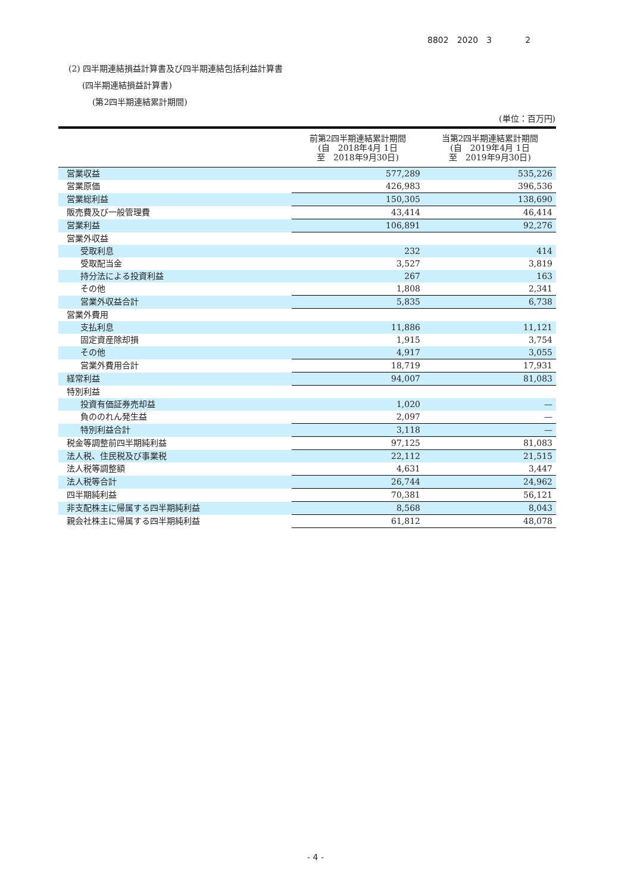8802　2020　3　　　　2
(2) 四半期連結損益計算書及び四半期連結包括利益計算書
(四半期連結損益計算書)
(第2四半期連結累計期間)
(単位：百万円)
| | 前第2四半期連結累計期間 (自 2018年4月 1日 至 2018年9月30日) | 当第2四半期連結累計期間 (自 2019年4月 1日 至 2019年9月30日) |
| --- | --- | --- |
| 営業収益 | 577,289 | 535,226 |
| 営業原価 | 426,983 | 396,536 |
| 営業総利益 | 150,305 | 138,690 |
| 販売費及び一般管理費 | 43,414 | 46,414 |
| 営業利益 | 106,891 | 92,276 |
| 営業外収益 | | |
| 受取利息 | 232 | 414 |
| 受取配当金 | 3,527 | 3,819 |
| 持分法による投資利益 | 267 | 163 |
| その他 | 1,808 | 2,341 |
| 営業外収益合計 | 5,835 | 6,738 |
| 営業外費用 | | |
| 支払利息 | 11,886 | 11,121 |
| 固定資産除却損 | 1,915 | 3,754 |
| その他 | 4,917 | 3,055 |
| 営業外費用合計 | 18,719 | 17,931 |
| 経常利益 | 94,007 | 81,083 |
| 特別利益 | | |
| 投資有価証券売却益 | 1,020 | — |
| 負ののれん発生益 | 2,097 | — |
| 特別利益合計 | 3,118 | — |
| 税金等調整前四半期純利益 | 97,125 | 81,083 |
| 法人税、住民税及び事業税 | 22,112 | 21,515 |
| 法人税等調整額 | 4,631 | 3,447 |
| 法人税等合計 | 26,744 | 24,962 |
| 四半期純利益 | 70,381 | 56,121 |
| 非支配株主に帰属する四半期純利益 | 8,568 | 8,043 |
| 親会社株主に帰属する四半期純利益 | 61,812 | 48,078 |
- 4 -